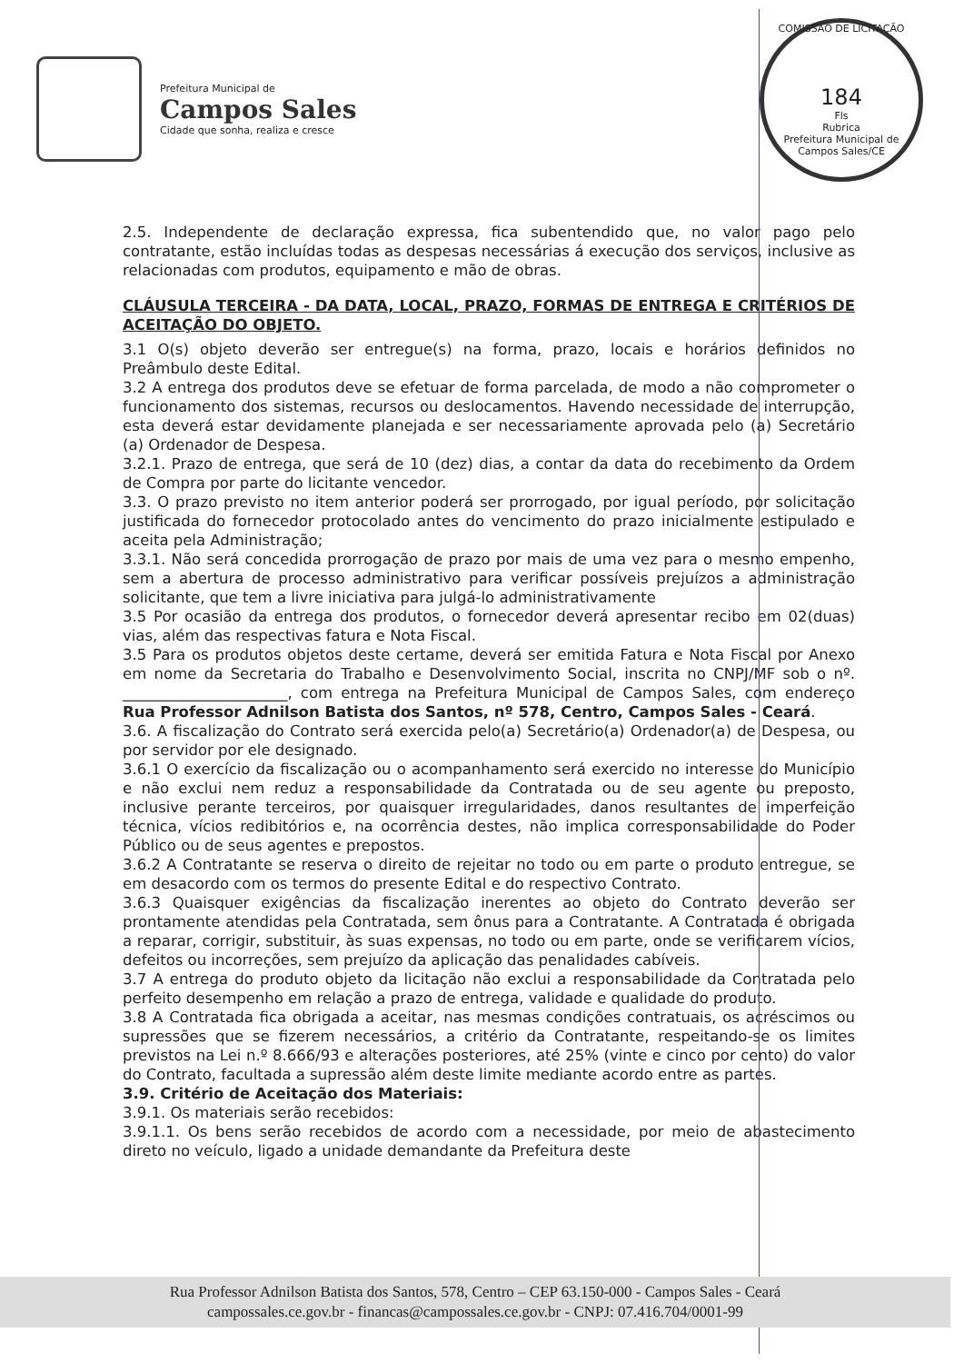Prefeitura Municipal de
Campos Sales
Cidade que sonha, realiza e cresce
COMISSÃO DE LICITAÇÃO
184
Fls
Rubrica
Prefeitura Municipal de Campos Sales/CE
2.5. Independente de declaração expressa, fica subentendido que, no valor pago pelo contratante, estão incluídas todas as despesas necessárias á execução dos serviços, inclusive as relacionadas com produtos, equipamento e mão de obras.
CLÁUSULA TERCEIRA - DA DATA, LOCAL, PRAZO, FORMAS DE ENTREGA E CRITÉRIOS DE ACEITAÇÃO DO OBJETO.
3.1 O(s) objeto deverão ser entregue(s) na forma, prazo, locais e horários definidos no Preâmbulo deste Edital.
3.2 A entrega dos produtos deve se efetuar de forma parcelada, de modo a não comprometer o funcionamento dos sistemas, recursos ou deslocamentos. Havendo necessidade de interrupção, esta deverá estar devidamente planejada e ser necessariamente aprovada pelo (a) Secretário (a) Ordenador de Despesa.
3.2.1. Prazo de entrega, que será de 10 (dez) dias, a contar da data do recebimento da Ordem de Compra por parte do licitante vencedor.
3.3. O prazo previsto no item anterior poderá ser prorrogado, por igual período, por solicitação justificada do fornecedor protocolado antes do vencimento do prazo inicialmente estipulado e aceita pela Administração;
3.3.1. Não será concedida prorrogação de prazo por mais de uma vez para o mesmo empenho, sem a abertura de processo administrativo para verificar possíveis prejuízos a administração solicitante, que tem a livre iniciativa para julgá-lo administrativamente
3.5 Por ocasião da entrega dos produtos, o fornecedor deverá apresentar recibo em 02(duas) vias, além das respectivas fatura e Nota Fiscal.
3.5 Para os produtos objetos deste certame, deverá ser emitida Fatura e Nota Fiscal por Anexo em nome da Secretaria do Trabalho e Desenvolvimento Social, inscrita no CNPJ/MF sob o nº. ______________________, com entrega na Prefeitura Municipal de Campos Sales, com endereço Rua Professor Adnilson Batista dos Santos, nº 578, Centro, Campos Sales - Ceará.
3.6. A fiscalização do Contrato será exercida pelo(a) Secretário(a) Ordenador(a) de Despesa, ou por servidor por ele designado.
3.6.1 O exercício da fiscalização ou o acompanhamento será exercido no interesse do Município e não exclui nem reduz a responsabilidade da Contratada ou de seu agente ou preposto, inclusive perante terceiros, por quaisquer irregularidades, danos resultantes de imperfeição técnica, vícios redibitórios e, na ocorrência destes, não implica corresponsabilidade do Poder Público ou de seus agentes e prepostos.
3.6.2 A Contratante se reserva o direito de rejeitar no todo ou em parte o produto entregue, se em desacordo com os termos do presente Edital e do respectivo Contrato.
3.6.3 Quaisquer exigências da fiscalização inerentes ao objeto do Contrato deverão ser prontamente atendidas pela Contratada, sem ônus para a Contratante. A Contratada é obrigada a reparar, corrigir, substituir, às suas expensas, no todo ou em parte, onde se verificarem vícios, defeitos ou incorreções, sem prejuízo da aplicação das penalidades cabíveis.
3.7 A entrega do produto objeto da licitação não exclui a responsabilidade da Contratada pelo perfeito desempenho em relação a prazo de entrega, validade e qualidade do produto.
3.8 A Contratada fica obrigada a aceitar, nas mesmas condições contratuais, os acréscimos ou supressões que se fizerem necessários, a critério da Contratante, respeitando-se os limites previstos na Lei n.º 8.666/93 e alterações posteriores, até 25% (vinte e cinco por cento) do valor do Contrato, facultada a supressão além deste limite mediante acordo entre as partes.
3.9. Critério de Aceitação dos Materiais:
3.9.1. Os materiais serão recebidos:
3.9.1.1. Os bens serão recebidos de acordo com a necessidade, por meio de abastecimento direto no veículo, ligado a unidade demandante da Prefeitura deste
Rua Professor Adnilson Batista dos Santos, 578, Centro – CEP 63.150-000 - Campos Sales - Ceará
campossales.ce.gov.br - financas@campossales.ce.gov.br - CNPJ: 07.416.704/0001-99